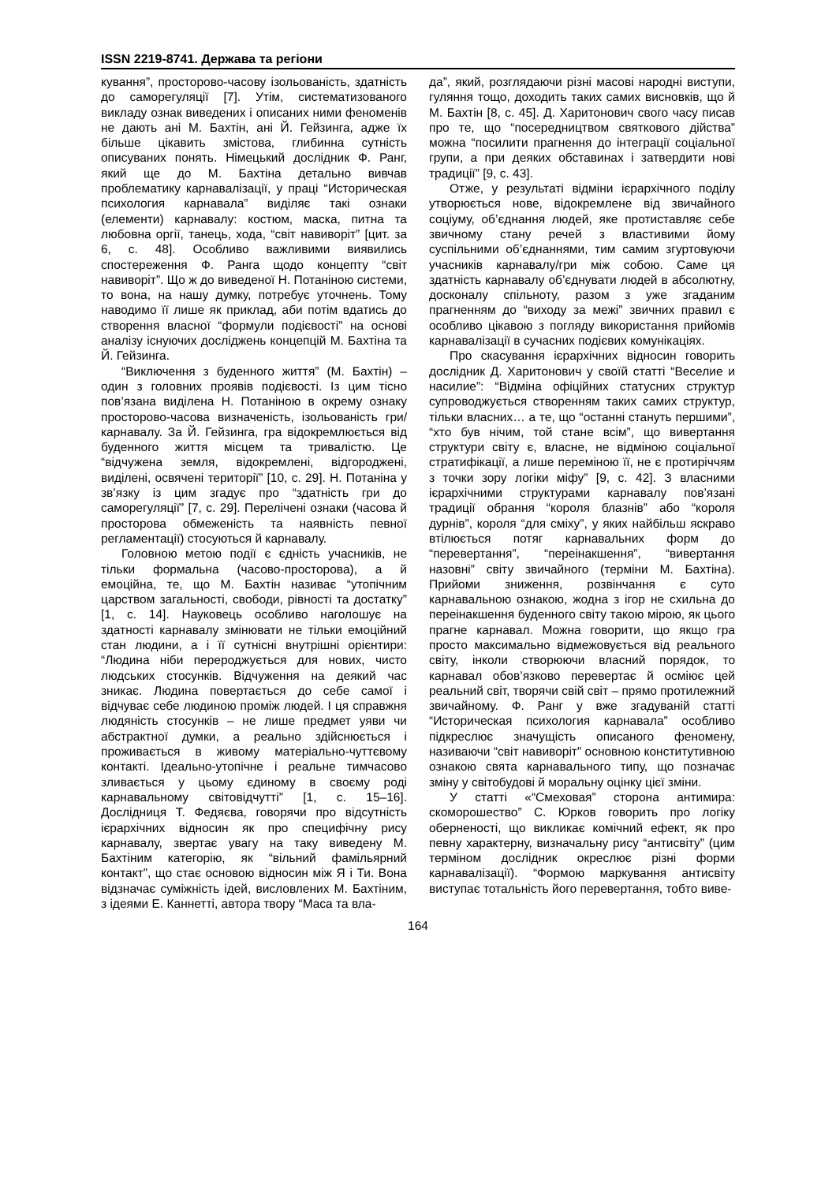ISSN 2219-8741. Держава та регіони
кування”, просторово-часову ізольованість, здатність до саморегуляції [7]. Утім, систематизованого викладу ознак виведених і описаних ними феноменів не дають ані М. Бахтін, ані Й. Гейзинга, адже їх більше цікавить змістова, глибинна сутність описуваних понять. Німецький дослідник Ф. Ранг, який ще до М. Бахтіна детально вивчав проблематику карнавалізації, у праці “Историческая психология карнавала” виділяє такі ознаки (елементи) карнавалу: костюм, маска, питна та любовна оргії, танець, хода, “світ навиворіт” [цит. за 6, с. 48]. Особливо важливими виявились спостереження Ф. Ранга щодо концепту “світ навиворіт”. Що ж до виведеної Н. Потаніною системи, то вона, на нашу думку, потребує уточнень. Тому наводимо її лише як приклад, аби потім вдатись до створення власної “формули подієвості” на основі аналізу існуючих досліджень концепцій М. Бахтіна та Й. Гейзинга.
“Виключення з буденного життя” (М. Бахтін) – один з головних проявів подієвості. Із цим тісно пов’язана виділена Н. Потаніною в окрему ознаку просторово-часова визначеність, ізольованість гри/карнавалу. За Й. Гейзинга, гра відокремлюється від буденного життя місцем та тривалістю. Це “відчужена земля, відокремлені, відгороджені, виділені, освячені території” [10, с. 29]. Н. Потаніна у зв’язку із цим згадує про “здатність гри до саморегуляції” [7, с. 29]. Перелічені ознаки (часова й просторова обмеженість та наявність певної регламентації) стосуються й карнавалу.
Головною метою події є єдність учасників, не тільки формальна (часово-просторова), а й емоційна, те, що М. Бахтін називає “утопічним царством загальності, свободи, рівності та достатку” [1, с. 14]. Науковець особливо наголошує на здатності карнавалу змінювати не тільки емоційний стан людини, а і її сутнісні внутрішні орієнтири: “Людина ніби перероджується для нових, чисто людських стосунків. Відчуження на деякий час зникає. Людина повертається до себе самої і відчуває себе людиною проміж людей. І ця справжня людяність стосунків – не лише предмет уяви чи абстрактної думки, а реально здійснюється і проживається в живому матеріально-чуттєвому контакті. Ідеально-утопічне і реальне тимчасово зливається у цьому єдиному в своєму роді карнавальному світовідчутті” [1, с. 15–16]. Дослідниця Т. Федяєва, говорячи про відсутність ієрархічних відносин як про специфічну рису карнавалу, звертає увагу на таку виведену М. Бахтіним категорію, як “вільний фамільярний контакт”, що стає основою відносин між Я і Ти. Вона відзначає суміжність ідей, висловлених М. Бахтіним, з ідеями Е. Каннетті, автора твору “Маса та вла-
да”, який, розглядаючи різні масові народні виступи, гуляння тощо, доходить таких самих висновків, що й М. Бахтін [8, с. 45]. Д. Харитонович свого часу писав про те, що “посередництвом святкового дійства” можна “посилити прагнення до інтеграції соціальної групи, а при деяких обставинах і затвердити нові традиції” [9, с. 43].
Отже, у результаті відміни ієрархічного поділу утворюється нове, відокремлене від звичайного соціуму, об’єднання людей, яке протиставляє себе звичному стану речей з властивими йому суспільними об’єднаннями, тим самим згуртовуючи учасників карнавалу/гри між собою. Саме ця здатність карнавалу об’єднувати людей в абсолютну, досконалу спільноту, разом з уже згаданим прагненням до “виходу за межі” звичних правил є особливо цікавою з погляду використання прийомів карнавалізації в сучасних подієвих комунікаціях.
Про скасування ієрархічних відносин говорить дослідник Д. Харитонович у своїй статті “Веселие и насилие”: “Відміна офіційних статусних структур супроводжується створенням таких самих структур, тільки власних… а те, що “останні стануть першими”, “хто був нічим, той стане всім”, що вивертання структури світу є, власне, не відміною соціальної стратифікації, а лише переміною її, не є протиріччям з точки зору логіки міфу” [9, с. 42]. З власними ієрархічними структурами карнавалу пов’язані традиції обрання “короля блазнів” або “короля дурнів”, короля “для сміху”, у яких найбільш яскраво втілюється потяг карнавальних форм до “перевертання”, “переінакшення”, “вивертання назовні” світу звичайного (терміни М. Бахтіна). Прийоми зниження, розвінчання є суто карнавальною ознакою, жодна з ігор не схильна до переінакшення буденного світу такою мірою, як цього прагне карнавал. Можна говорити, що якщо гра просто максимально відмежовується від реального світу, інколи створюючи власний порядок, то карнавал обов’язково перевертає й осміює цей реальний світ, творячи свій світ – прямо протилежний звичайному. Ф. Ранг у вже згадуваній статті “Историческая психология карнавала” особливо підкреслює значущість описаного феномену, називаючи “світ навиворіт” основною конститутивною ознакою свята карнавального типу, що позначає зміну у світобудові й моральну оцінку цієї зміни.
У статті «“Смеховая” сторона антимира: скоморошество” С. Юрков говорить про логіку оберненості, що викликає комічний ефект, як про певну характерну, визначальну рису “антисвіту” (цим терміном дослідник окреслює різні форми карнавалізації). “Формою маркування антисвіту виступає тотальність його перевертання, тобто виве-
164